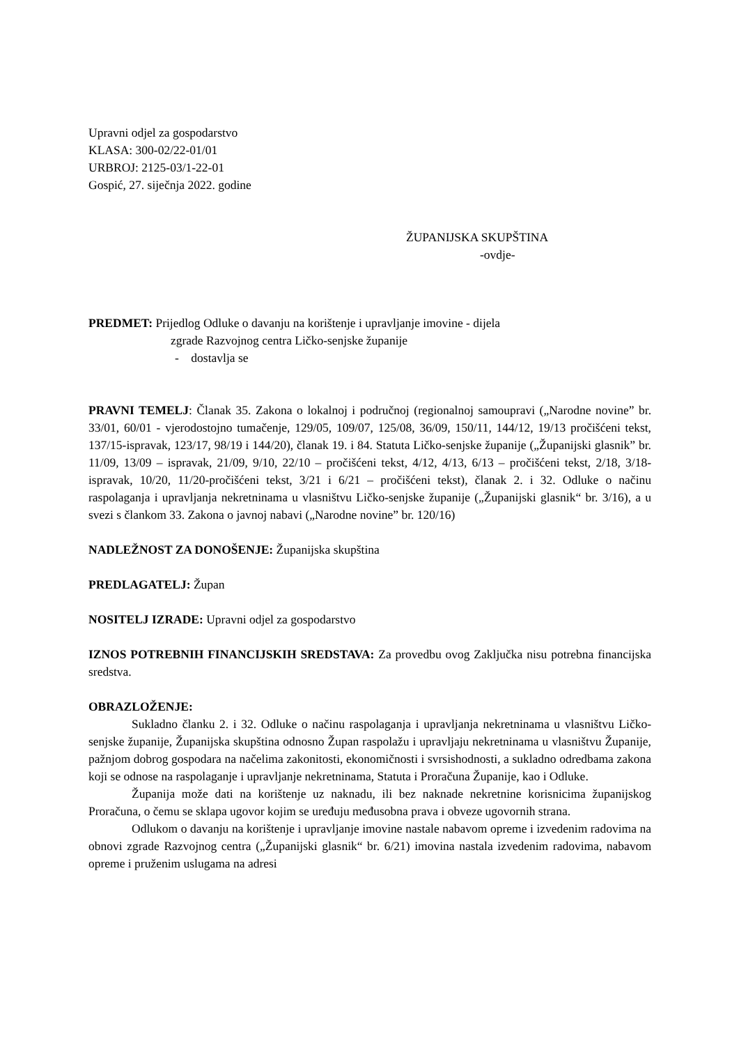Upravni odjel za gospodarstvo
KLASA: 300-02/22-01/01
URBROJ: 2125-03/1-22-01
Gospić, 27. siječnja 2022. godine
ŽUPANIJSKA SKUPŠTINA
-ovdje-
PREDMET: Prijedlog Odluke o davanju na korištenje i upravljanje imovine - dijela
zgrade Razvojnog centra Ličko-senjske županije
- dostavlja se
PRAVNI TEMELJ: Članak 35. Zakona o lokalnoj i područnoj (regionalnoj samoupravi („Narodne novine” br. 33/01, 60/01 - vjerodostojno tumačenje, 129/05, 109/07, 125/08, 36/09, 150/11, 144/12, 19/13 pročišćeni tekst, 137/15-ispravak, 123/17, 98/19 i 144/20), članak 19. i 84. Statuta Ličko-senjske županije („Županijski glasnik” br. 11/09, 13/09 – ispravak, 21/09, 9/10, 22/10 – pročišćeni tekst, 4/12, 4/13, 6/13 – pročišćeni tekst, 2/18, 3/18-ispravak, 10/20, 11/20-pročišćeni tekst, 3/21 i 6/21 – pročišćeni tekst), članak 2. i 32. Odluke o načinu raspolaganja i upravljanja nekretninama u vlasništvu Ličko-senjske županije („Županijski glasnik“ br. 3/16), a u svezi s člankom 33. Zakona o javnoj nabavi („Narodne novine” br. 120/16)
NADLEŽNOST ZA DONOŠENJE: Županijska skupština
PREDLAGATELJ: Župan
NOSITELJ IZRADE: Upravni odjel za gospodarstvo
IZNOS POTREBNIH FINANCIJSKIH SREDSTAVA: Za provedbu ovog Zaključka nisu potrebna financijska sredstva.
OBRAZLOŽENJE:
Sukladno članku 2. i 32. Odluke o načinu raspolaganja i upravljanja nekretninama u vlasništvu Ličko-senjske županije, Županijska skupština odnosno Župan raspolažu i upravljaju nekretninama u vlasništvu Županije, pažnjom dobrog gospodara na načelima zakonitosti, ekonomičnosti i svrsishodnosti, a sukladno odredbama zakona koji se odnose na raspolaganje i upravljanje nekretninama, Statuta i Proračuna Županije, kao i Odluke.
Županija može dati na korištenje uz naknadu, ili bez naknade nekretnine korisnicima županijskog Proračuna, o čemu se sklapa ugovor kojim se uređuju međusobna prava i obveze ugovornih strana.
Odlukom o davanju na korištenje i upravljanje imovine nastale nabavom opreme i izvedenim radovima na obnovi zgrade Razvojnog centra („Županijski glasnik“ br. 6/21) imovina nastala izvedenim radovima, nabavom opreme i pruženim uslugama na adresi